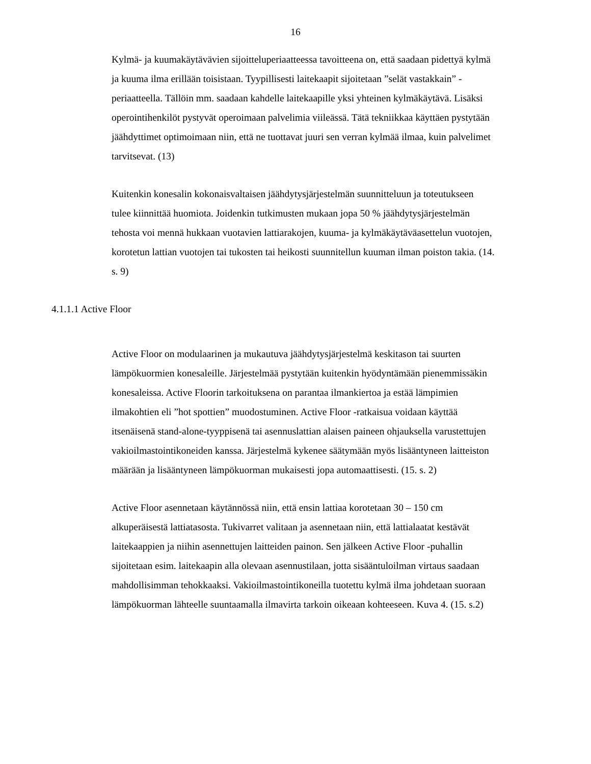16
Kylmä- ja kuumakäytävävien sijoitteluperiaatteessa tavoitteena on, että saadaan pidettyä kylmä ja kuuma ilma erillään toisistaan. Tyypillisesti laitekaapit sijoitetaan ”selät vastakkain” -periaatteella. Tällöin mm. saadaan kahdelle laitekaapille yksi yhteinen kylmäkäytävä. Lisäksi operointihenkilöt pystyvät operoimaan palvelimia viileässä. Tätä tekniikkaa käyttäen pystytään jäähdyttimet optimoimaan niin, että ne tuottavat juuri sen verran kylmää ilmaa, kuin palvelimet tarvitsevat. (13)
Kuitenkin konesalin kokonaisvaltaisen jäähdytysjärjestelmän suunnitteluun ja toteutukseen tulee kiinnittää huomiota. Joidenkin tutkimusten mukaan jopa 50 % jäähdytysjärjestelmän tehosta voi mennä hukkaan vuotavien lattiarakojen, kuuma- ja kylmäkäytäväasettelun vuotojen, korotetun lattian vuotojen tai tukosten tai heikosti suunnitellun kuuman ilman poiston takia. (14. s. 9)
4.1.1.1 Active Floor
Active Floor on modulaarinen ja mukautuva jäähdytysjärjestelmä keskitason tai suurten lämpökuormien konesaleille. Järjestelmää pystytään kuitenkin hyödyntämään pienemmissäkin konesaleissa. Active Floorin tarkoituksena on parantaa ilmankiertoa ja estää lämpimien ilmakohtien eli ”hot spottien” muodostuminen. Active Floor -ratkaisua voidaan käyttää itsenäisenä stand-alone-tyyppisenä tai asennuslattian alaisen paineen ohjauksella varustettujen vakioilmastointikoneiden kanssa. Järjestelmä kykenee säätymään myös lisääntyneen laitteiston määrään ja lisääntyneen lämpökuorman mukaisesti jopa automaattisesti. (15. s. 2)
Active Floor asennetaan käytännössä niin, että ensin lattiaa korotetaan 30 – 150 cm alkuperäisestä lattiatasosta. Tukivarret valitaan ja asennetaan niin, että lattialaatat kestävät laitekaappien ja niihin asennettujen laitteiden painon. Sen jälkeen Active Floor -puhallin sijoitetaan esim. laitekaapin alla olevaan asennustilaan, jotta sisääntuloilman virtaus saadaan mahdollisimman tehokkaaksi. Vakioilmastointikoneilla tuotettu kylmä ilma johdetaan suoraan lämpökuorman lähteelle suuntaamalla ilmavirta tarkoin oikeaan kohteeseen. Kuva 4. (15. s.2)